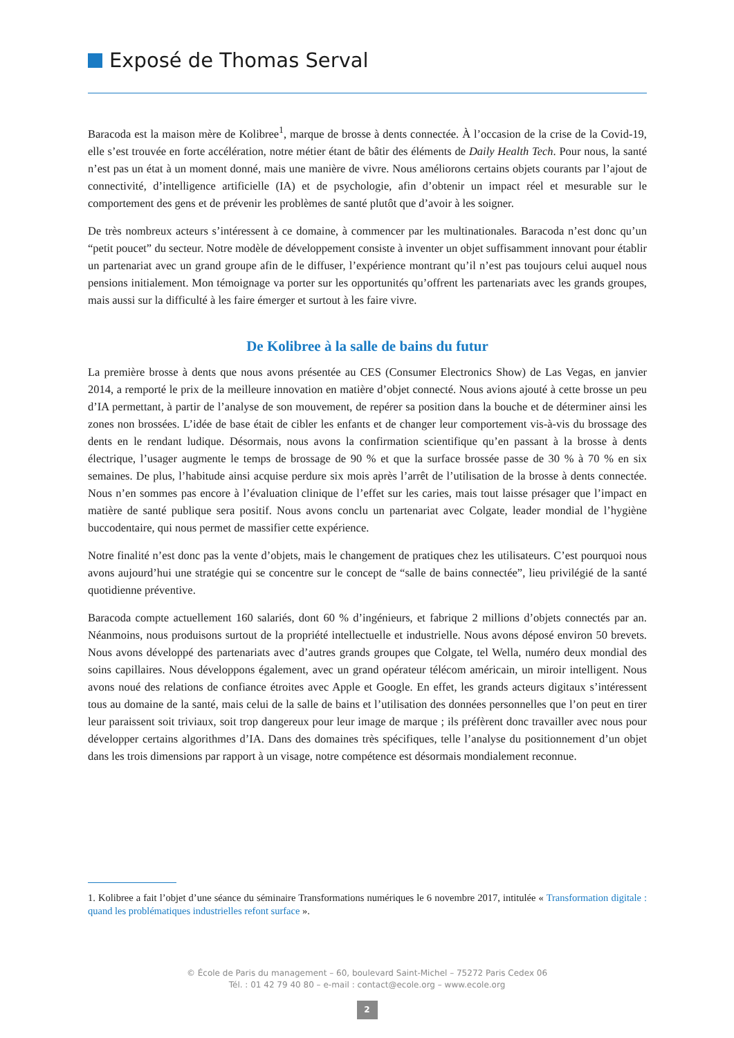Exposé de Thomas Serval
Baracoda est la maison mère de Kolibree<sup>1</sup>, marque de brosse à dents connectée. À l’occasion de la crise de la Covid-19, elle s’est trouvée en forte accélération, notre métier étant de bâtir des éléments de Daily Health Tech. Pour nous, la santé n’est pas un état à un moment donné, mais une manière de vivre. Nous améliorons certains objets courants par l’ajout de connectivité, d’intelligence artificielle (IA) et de psychologie, afin d’obtenir un impact réel et mesurable sur le comportement des gens et de prévenir les problèmes de santé plutôt que d’avoir à les soigner.
De très nombreux acteurs s’intéressent à ce domaine, à commencer par les multinationales. Baracoda n’est donc qu’un “petit poucet” du secteur. Notre modèle de développement consiste à inventer un objet suffisamment innovant pour établir un partenariat avec un grand groupe afin de le diffuser, l’expérience montrant qu’il n’est pas toujours celui auquel nous pensions initialement. Mon témoignage va porter sur les opportunités qu’offrent les partenariats avec les grands groupes, mais aussi sur la difficulté à les faire émerger et surtout à les faire vivre.
De Kolibree à la salle de bains du futur
La première brosse à dents que nous avons présentée au CES (Consumer Electronics Show) de Las Vegas, en janvier 2014, a remporté le prix de la meilleure innovation en matière d’objet connecté. Nous avions ajouté à cette brosse un peu d’IA permettant, à partir de l’analyse de son mouvement, de repérer sa position dans la bouche et de déterminer ainsi les zones non brossées. L’idée de base était de cibler les enfants et de changer leur comportement vis-à-vis du brossage des dents en le rendant ludique. Désormais, nous avons la confirmation scientifique qu’en passant à la brosse à dents électrique, l’usager augmente le temps de brossage de 90 % et que la surface brossée passe de 30 % à 70 % en six semaines. De plus, l’habitude ainsi acquise perdure six mois après l’arrêt de l’utilisation de la brosse à dents connectée. Nous n’en sommes pas encore à l’évaluation clinique de l’effet sur les caries, mais tout laisse présager que l’impact en matière de santé publique sera positif. Nous avons conclu un partenariat avec Colgate, leader mondial de l’hygiène buccodentaire, qui nous permet de massifier cette expérience.
Notre finalité n’est donc pas la vente d’objets, mais le changement de pratiques chez les utilisateurs. C’est pourquoi nous avons aujourd’hui une stratégie qui se concentre sur le concept de “salle de bains connectée”, lieu privilégié de la santé quotidienne préventive.
Baracoda compte actuellement 160 salariés, dont 60 % d’ingénieurs, et fabrique 2 millions d’objets connectés par an. Néanmoins, nous produisons surtout de la propriété intellectuelle et industrielle. Nous avons déposé environ 50 brevets. Nous avons développé des partenariats avec d’autres grands groupes que Colgate, tel Wella, numéro deux mondial des soins capillaires. Nous développons également, avec un grand opérateur télécom américain, un miroir intelligent. Nous avons noué des relations de confiance étroites avec Apple et Google. En effet, les grands acteurs digitaux s’intéressent tous au domaine de la santé, mais celui de la salle de bains et l’utilisation des données personnelles que l’on peut en tirer leur paraissent soit triviaux, soit trop dangereux pour leur image de marque ; ils préfèrent donc travailler avec nous pour développer certains algorithmes d’IA. Dans des domaines très spécifiques, telle l’analyse du positionnement d’un objet dans les trois dimensions par rapport à un visage, notre compétence est désormais mondialement reconnue.
1. Kolibree a fait l’objet d’une séance du séminaire Transformations numériques le 6 novembre 2017, intitulée « Transformation digitale : quand les problématiques industrielles refont surface ».
© École de Paris du management – 60, boulevard Saint-Michel – 75272 Paris Cedex 06
Tél. : 01 42 79 40 80 – e-mail : contact@ecole.org – www.ecole.org
2